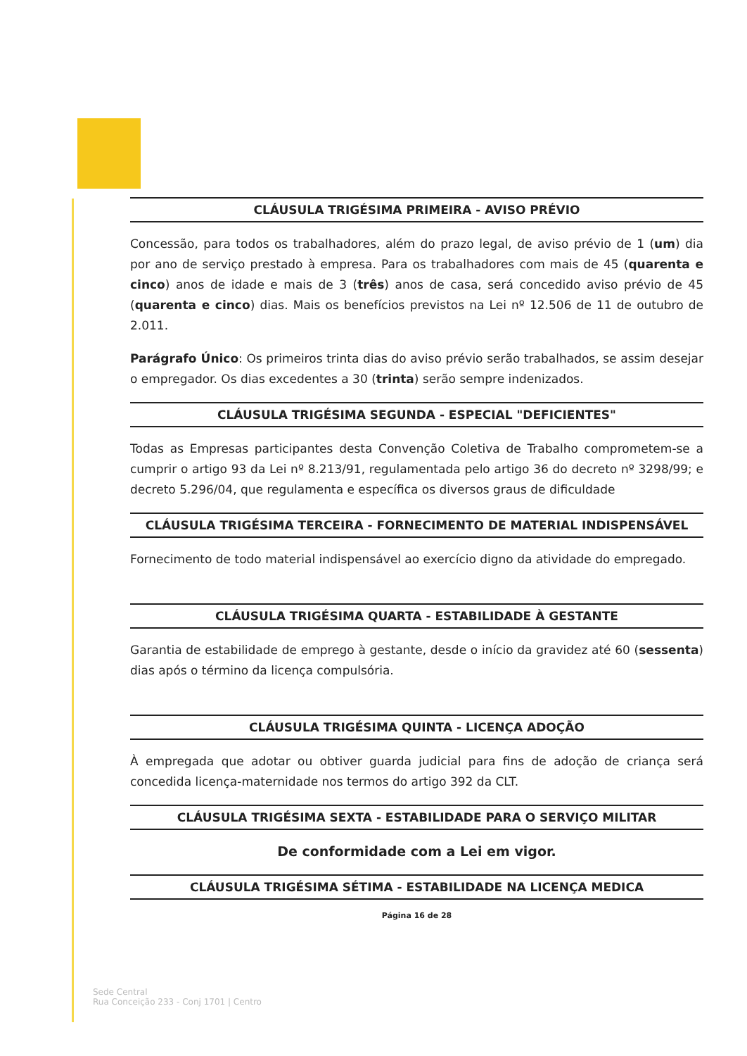CLÁUSULA TRIGÉSIMA PRIMEIRA - AVISO PRÉVIO
Concessão, para todos os trabalhadores, além do prazo legal, de aviso prévio de 1 (um) dia por ano de serviço prestado à empresa. Para os trabalhadores com mais de 45 (quarenta e cinco) anos de idade e mais de 3 (três) anos de casa, será concedido aviso prévio de 45 (quarenta e cinco) dias. Mais os benefícios previstos na Lei nº 12.506 de 11 de outubro de 2.011.
Parágrafo Único: Os primeiros trinta dias do aviso prévio serão trabalhados, se assim desejar o empregador. Os dias excedentes a 30 (trinta) serão sempre indenizados.
CLÁUSULA TRIGÉSIMA SEGUNDA - ESPECIAL "DEFICIENTES"
Todas as Empresas participantes desta Convenção Coletiva de Trabalho comprometem-se a cumprir o artigo 93 da Lei nº 8.213/91, regulamentada pelo artigo 36 do decreto nº 3298/99; e decreto 5.296/04, que regulamenta e específica os diversos graus de dificuldade
CLÁUSULA TRIGÉSIMA TERCEIRA - FORNECIMENTO DE MATERIAL INDISPENSÁVEL
Fornecimento de todo material indispensável ao exercício digno da atividade do empregado.
CLÁUSULA TRIGÉSIMA QUARTA - ESTABILIDADE À GESTANTE
Garantia de estabilidade de emprego à gestante, desde o início da gravidez até 60 (sessenta) dias após o término da licença compulsória.
CLÁUSULA TRIGÉSIMA QUINTA - LICENÇA ADOÇÃO
À empregada que adotar ou obtiver guarda judicial para fins de adoção de criança será concedida licença-maternidade nos termos do artigo 392 da CLT.
CLÁUSULA TRIGÉSIMA SEXTA - ESTABILIDADE PARA O SERVIÇO MILITAR
De conformidade com a Lei em vigor.
CLÁUSULA TRIGÉSIMA SÉTIMA - ESTABILIDADE NA LICENÇA MEDICA
Página 16 de 28
Sede Central
Rua Conceição 233 - Conj 1701 | Centro